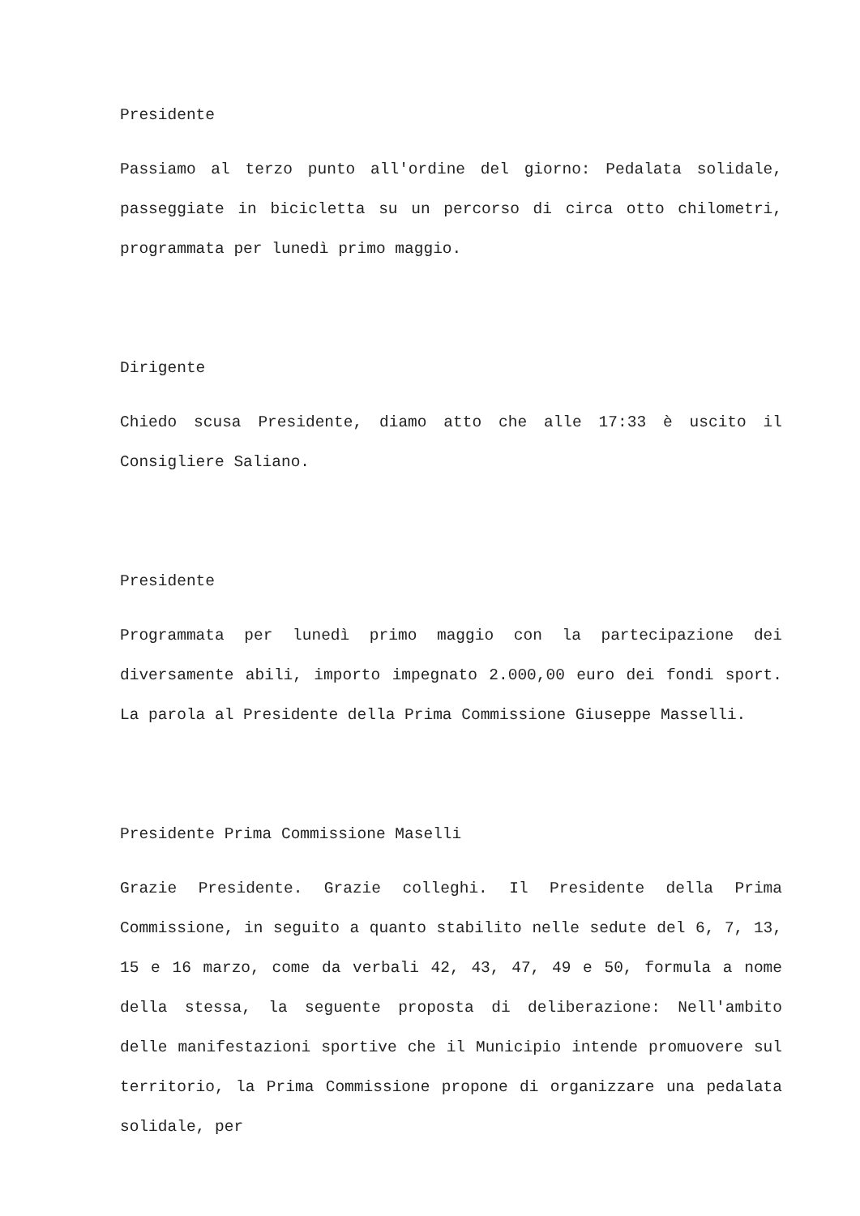Presidente
Passiamo al terzo punto all'ordine del giorno: Pedalata solidale, passeggiate in bicicletta su un percorso di circa otto chilometri, programmata per lunedì primo maggio.
Dirigente
Chiedo scusa Presidente, diamo atto che alle 17:33 è uscito il Consigliere Saliano.
Presidente
Programmata per lunedì primo maggio con la partecipazione dei diversamente abili, importo impegnato 2.000,00 euro dei fondi sport. La parola al Presidente della Prima Commissione Giuseppe Masselli.
Presidente Prima Commissione Maselli
Grazie Presidente. Grazie colleghi. Il Presidente della Prima Commissione, in seguito a quanto stabilito nelle sedute del 6, 7, 13, 15 e 16 marzo, come da verbali 42, 43, 47, 49 e 50, formula a nome della stessa, la seguente proposta di deliberazione: Nell'ambito delle manifestazioni sportive che il Municipio intende promuovere sul territorio, la Prima Commissione propone di organizzare una pedalata solidale, per